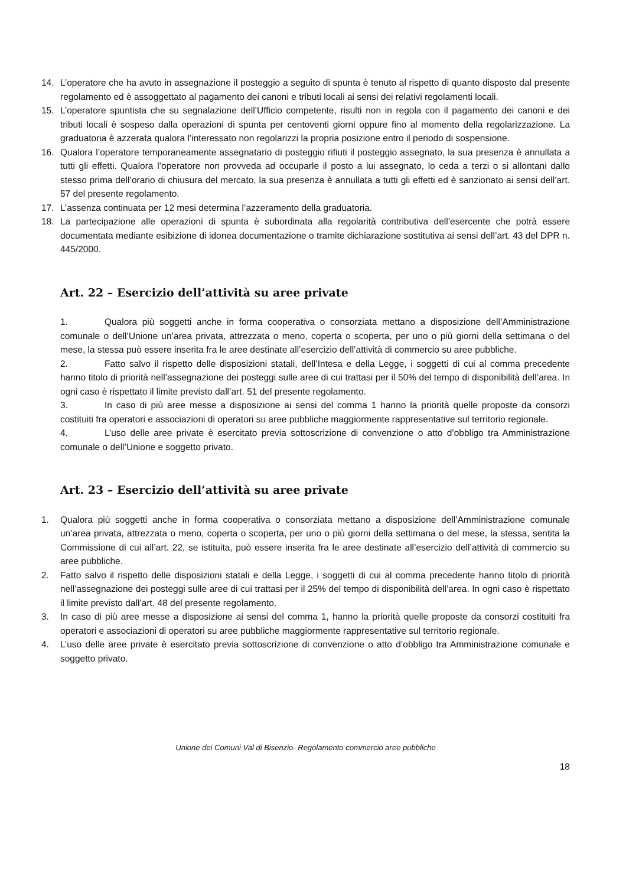14. L’operatore che ha avuto in assegnazione il posteggio a seguito di spunta è tenuto al rispetto di quanto disposto dal presente regolamento ed è assoggettato al pagamento dei canoni e tributi locali ai sensi dei relativi regolamenti locali.
15. L’operatore spuntista che su segnalazione dell’Ufficio competente, risulti non in regola con il pagamento dei canoni e dei tributi locali è sospeso dalla operazioni di spunta per centoventi giorni oppure fino al momento della regolarizzazione. La graduatoria è azzerata qualora l’interessato non regolarizzi la propria posizione entro il periodo di sospensione.
16. Qualora l’operatore temporaneamente assegnatario di posteggio rifiuti il posteggio assegnato, la sua presenza è annullata a tutti gli effetti. Qualora l’operatore non provveda ad occuparle il posto a lui assegnato, lo ceda a terzi o si allontani dallo stesso prima dell’orario di chiusura del mercato, la sua presenza è annullata a tutti gli effetti ed è sanzionato ai sensi dell’art. 57 del presente regolamento.
17. L’assenza continuata per 12 mesi determina l’azzeramento della graduatoria.
18. La partecipazione alle operazioni di spunta è subordinata alla regolarità contributiva dell’esercente che potrà essere documentata mediante esibizione di idonea documentazione o tramite dichiarazione sostitutiva ai sensi dell’art. 43 del DPR n. 445/2000.
Art. 22 – Esercizio dell’attività su aree private
1. Qualora più soggetti anche in forma cooperativa o consorziata mettano a disposizione dell’Amministrazione comunale o dell’Unione un’area privata, attrezzata o meno, coperta o scoperta, per uno o più giorni della settimana o del mese, la stessa può essere inserita fra le aree destinate all’esercizio dell’attività di commercio su aree pubbliche.
2. Fatto salvo il rispetto delle disposizioni statali, dell’Intesa e della Legge, i soggetti di cui al comma precedente hanno titolo di priorità nell’assegnazione dei posteggi sulle aree di cui trattasi per il 50% del tempo di disponibilità dell’area. In ogni caso è rispettato il limite previsto dall’art. 51 del presente regolamento.
3. In caso di più aree messe a disposizione ai sensi del comma 1 hanno la priorità quelle proposte da consorzi costituiti fra operatori e associazioni di operatori su aree pubbliche maggiormente rappresentative sul territorio regionale.
4. L’uso delle aree private è esercitato previa sottoscrizione di convenzione o atto d’obbligo tra Amministrazione comunale o dell’Unione e soggetto privato.
Art. 23 – Esercizio dell’attività su aree private
1. Qualora più soggetti anche in forma cooperativa o consorziata mettano a disposizione dell’Amministrazione comunale un’area privata, attrezzata o meno, coperta o scoperta, per uno o più giorni della settimana o del mese, la stessa, sentita la Commissione di cui all’art. 22, se istituita, può essere inserita fra le aree destinate all’esercizio dell’attività di commercio su aree pubbliche.
2. Fatto salvo il rispetto delle disposizioni statali e della Legge, i soggetti di cui al comma precedente hanno titolo di priorità nell’assegnazione dei posteggi sulle aree di cui trattasi per il 25% del tempo di disponibilità dell’area. In ogni caso è rispettato il limite previsto dall’art. 48 del presente regolamento.
3. In caso di più aree messe a disposizione ai sensi del comma 1, hanno la priorità quelle proposte da consorzi costituiti fra operatori e associazioni di operatori su aree pubbliche maggiormente rappresentative sul territorio regionale.
4. L’uso delle aree private è esercitato previa sottoscrizione di convenzione o atto d’obbligo tra Amministrazione comunale e soggetto privato.
Unione dei Comuni Val di Bisenzio- Regolamento commercio aree pubbliche
18